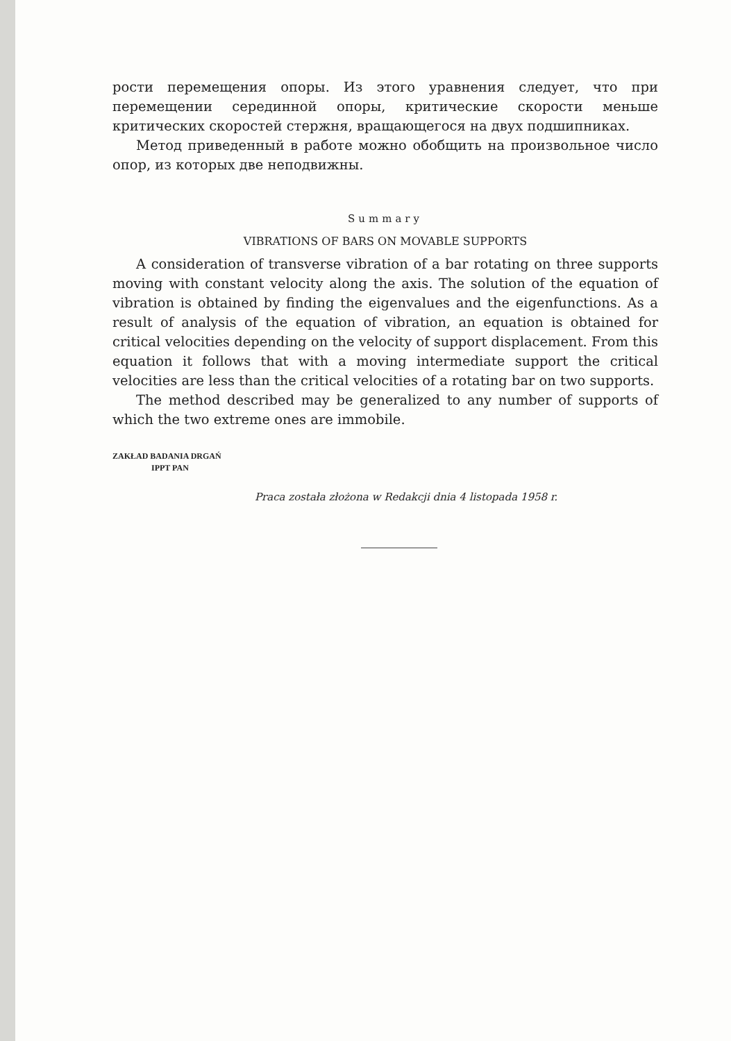рости перемещения опоры. Из этого уравнения следует, что при перемещении серединной опоры, критические скорости меньше критических скоростей стержня, вращающегося на двух подшипниках.
Метод приведенный в работе можно обобщить на произвольное число опор, из которых две неподвижны.
Summary
VIBRATIONS OF BARS ON MOVABLE SUPPORTS
A consideration of transverse vibration of a bar rotating on three supports moving with constant velocity along the axis. The solution of the equation of vibration is obtained by finding the eigenvalues and the eigenfunctions. As a result of analysis of the equation of vibration, an equation is obtained for critical velocities depending on the velocity of support displacement. From this equation it follows that with a moving intermediate support the critical velocities are less than the critical velocities of a rotating bar on two supports.
The method described may be generalized to any number of supports of which the two extreme ones are immobile.
ZAKŁAD BADANIA DRGAŃ
IPPT PAN
Praca została złożona w Redakcji dnia 4 listopada 1958 r.